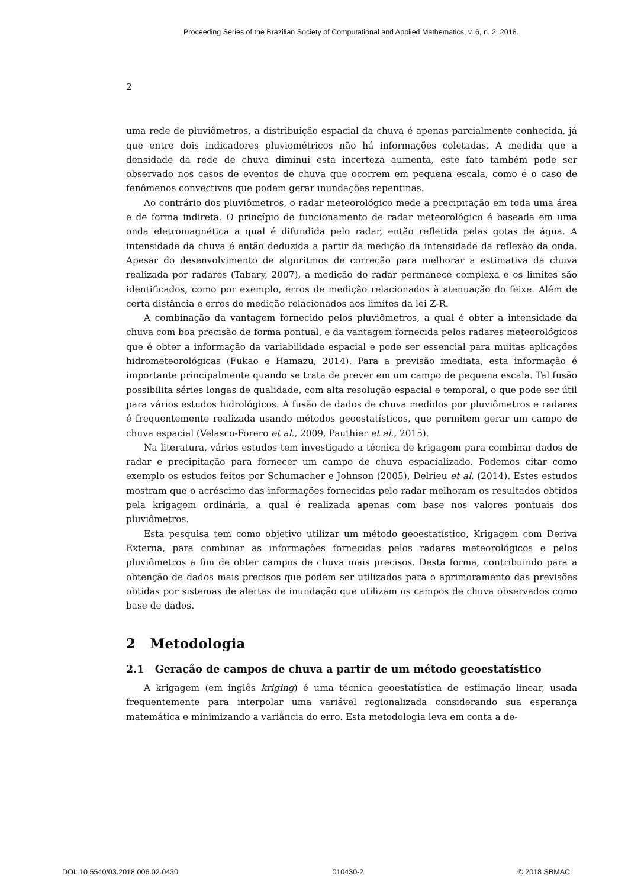Proceeding Series of the Brazilian Society of Computational and Applied Mathematics, v. 6, n. 2, 2018.
2
uma rede de pluviômetros, a distribuição espacial da chuva é apenas parcialmente conhecida, já que entre dois indicadores pluviométricos não há informações coletadas. A medida que a densidade da rede de chuva diminui esta incerteza aumenta, este fato também pode ser observado nos casos de eventos de chuva que ocorrem em pequena escala, como é o caso de fenômenos convectivos que podem gerar inundações repentinas.
Ao contrário dos pluviômetros, o radar meteorológico mede a precipitação em toda uma área e de forma indireta. O princípio de funcionamento de radar meteorológico é baseada em uma onda eletromagnética a qual é difundida pelo radar, então refletida pelas gotas de água. A intensidade da chuva é então deduzida a partir da medição da intensidade da reflexão da onda. Apesar do desenvolvimento de algoritmos de correção para melhorar a estimativa da chuva realizada por radares (Tabary, 2007), a medição do radar permanece complexa e os limites são identificados, como por exemplo, erros de medição relacionados à atenuação do feixe. Além de certa distância e erros de medição relacionados aos limites da lei Z-R.
A combinação da vantagem fornecido pelos pluviômetros, a qual é obter a intensidade da chuva com boa precisão de forma pontual, e da vantagem fornecida pelos radares meteorológicos que é obter a informação da variabilidade espacial e pode ser essencial para muitas aplicações hidrometeorológicas (Fukao e Hamazu, 2014). Para a previsão imediata, esta informação é importante principalmente quando se trata de prever em um campo de pequena escala. Tal fusão possibilita séries longas de qualidade, com alta resolução espacial e temporal, o que pode ser útil para vários estudos hidrológicos. A fusão de dados de chuva medidos por pluviômetros e radares é frequentemente realizada usando métodos geoestatísticos, que permitem gerar um campo de chuva espacial (Velasco-Forero et al., 2009, Pauthier et al., 2015).
Na literatura, vários estudos tem investigado a técnica de krigagem para combinar dados de radar e precipitação para fornecer um campo de chuva espacializado. Podemos citar como exemplo os estudos feitos por Schumacher e Johnson (2005), Delrieu et al. (2014). Estes estudos mostram que o acréscimo das informações fornecidas pelo radar melhoram os resultados obtidos pela krigagem ordinária, a qual é realizada apenas com base nos valores pontuais dos pluviômetros.
Esta pesquisa tem como objetivo utilizar um método geoestatístico, Krigagem com Deriva Externa, para combinar as informações fornecidas pelos radares meteorológicos e pelos pluviômetros a fim de obter campos de chuva mais precisos. Desta forma, contribuindo para a obtenção de dados mais precisos que podem ser utilizados para o aprimoramento das previsões obtidas por sistemas de alertas de inundação que utilizam os campos de chuva observados como base de dados.
2 Metodologia
2.1 Geração de campos de chuva a partir de um método geoestatístico
A krigagem (em inglês kriging) é uma técnica geoestatística de estimação linear, usada frequentemente para interpolar uma variável regionalizada considerando sua esperança matemática e minimizando a variância do erro. Esta metodologia leva em conta a de-
DOI: 10.5540/03.2018.006.02.0430 010430-2 © 2018 SBMAC